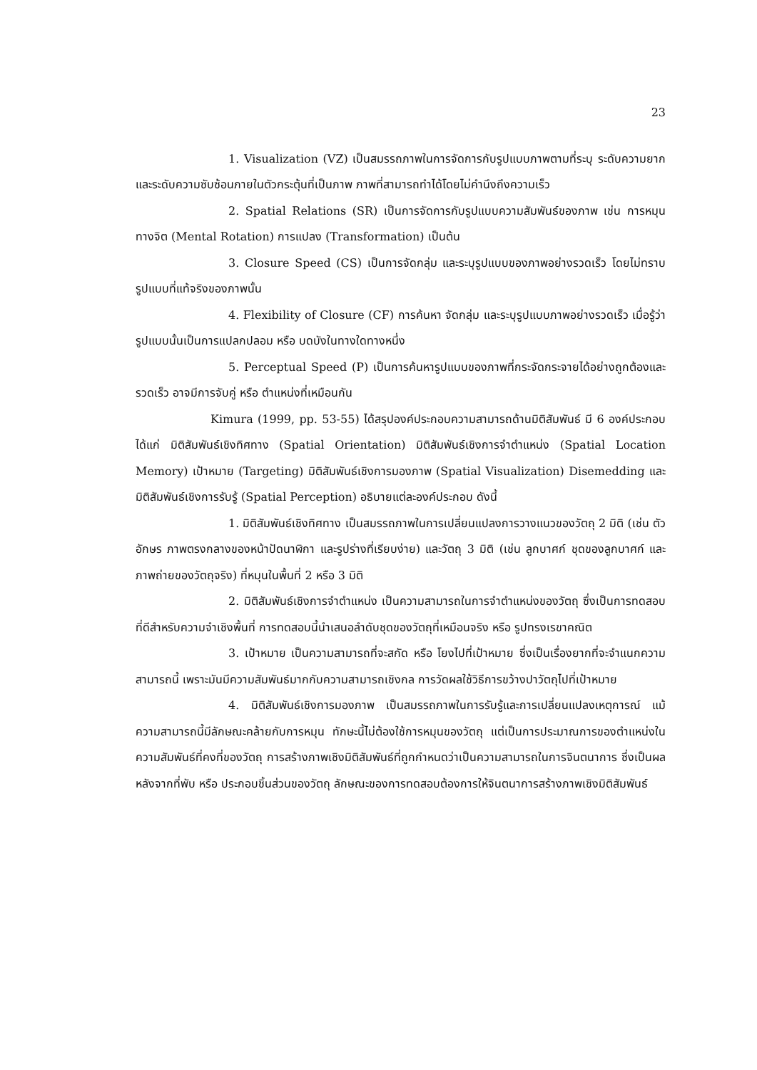23
1. Visualization (VZ) เป็นสมรรถภาพในการจัดการกับรูปแบบภาพตามที่ระบุ ระดับความยาก และระดับความซับซ้อนภายในตัวกระตุ้นที่เป็นภาพ ภาพที่สามารถทำได้โดยไม่คำนึงถึงความเร็ว
2. Spatial Relations (SR) เป็นการจัดการกับรูปแบบความสัมพันธ์ของภาพ เช่น การหมุนทางจิต (Mental Rotation) การแปลง (Transformation) เป็นต้น
3. Closure Speed (CS) เป็นการจัดกลุ่ม และระบุรูปแบบของภาพอย่างรวดเร็ว โดยไม่ทราบรูปแบบที่แท้จริงของภาพนั้น
4. Flexibility of Closure (CF) การค้นหา จัดกลุ่ม และระบุรูปแบบภาพอย่างรวดเร็ว เมื่อรู้ว่ารูปแบบนั้นเป็นการแปลกปลอม หรือ บดบังในทางใดทางหนึ่ง
5. Perceptual Speed (P) เป็นการค้นหารูปแบบของภาพที่กระจัดกระจายได้อย่างถูกต้องและรวดเร็ว อาจมีการจับคู่ หรือ ตำแหน่งที่เหมือนกัน
Kimura (1999, pp. 53-55) ได้สรุปองค์ประกอบความสามารถด้านมิติสัมพันธ์ มี 6 องค์ประกอบ ได้แก่ มิติสัมพันธ์เชิงทิศทาง (Spatial Orientation) มิติสัมพันธ์เชิงการจำตำแหน่ง (Spatial Location Memory) เป้าหมาย (Targeting) มิติสัมพันธ์เชิงการมองภาพ (Spatial Visualization) Disemedding และมิติสัมพันธ์เชิงการรับรู้ (Spatial Perception) อธิบายแต่ละองค์ประกอบ ดังนี้
1. มิติสัมพันธ์เชิงทิศทาง เป็นสมรรถภาพในการเปลี่ยนแปลงการวางแนวของวัตถุ 2 มิติ (เช่น ตัวอักษร ภาพตรงกลางของหน้าปัดนาฬิกา และรูปร่างที่เรียบง่าย) และวัตถุ 3 มิติ (เช่น ลูกบาศก์ ชุดของลูกบาศก์ และภาพถ่ายของวัตถุจริง) ที่หมุนในพื้นที่ 2 หรือ 3 มิติ
2. มิติสัมพันธ์เชิงการจำตำแหน่ง เป็นความสามารถในการจำตำแหน่งของวัตถุ ซึ่งเป็นการทดสอบที่ดีสำหรับความจำเชิงพื้นที่ การทดสอบนี้นำเสนอลำดับชุดของวัตถุที่เหมือนจริง หรือ รูปทรงเรขาคณิต
3. เป้าหมาย เป็นความสามารถที่จะสกัด หรือ โยงไปที่เป้าหมาย ซึ่งเป็นเรื่องยากที่จะจำแนกความสามารถนี้ เพราะมันมีความสัมพันธ์มากกับความสามารถเชิงกล การวัดผลใช้วิธีการขว้างปาวัตถุไปที่เป้าหมาย
4. มิติสัมพันธ์เชิงการมองภาพ เป็นสมรรถภาพในการรับรู้และการเปลี่ยนแปลงเหตุการณ์ แม้ความสามารถนี้มีลักษณะคล้ายกับการหมุน ทักษะนี้ไม่ต้องใช้การหมุนของวัตถุ แต่เป็นการประมาณการของตำแหน่งในความสัมพันธ์ที่คงที่ของวัตถุ การสร้างภาพเชิงมิติสัมพันธ์ที่ถูกกำหนดว่าเป็นความสามารถในการจินตนาการ ซึ่งเป็นผลหลังจากที่พับ หรือ ประกอบชิ้นส่วนของวัตถุ ลักษณะของการทดสอบต้องการให้จินตนาการสร้างภาพเชิงมิติสัมพันธ์